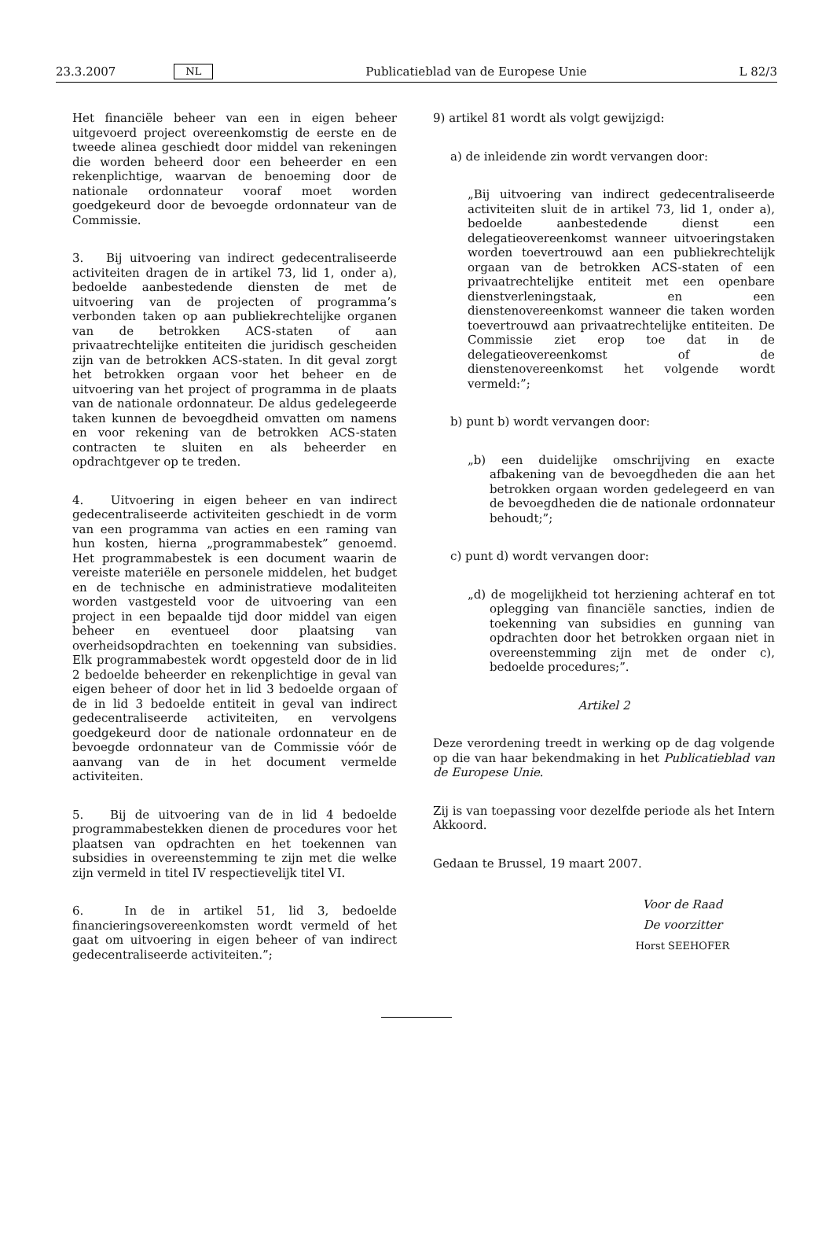23.3.2007 NL Publicatieblad van de Europese Unie L 82/3
Het financiële beheer van een in eigen beheer uitgevoerd project overeenkomstig de eerste en de tweede alinea geschiedt door middel van rekeningen die worden beheerd door een beheerder en een rekenplichtige, waarvan de benoeming door de nationale ordonnateur vooraf moet worden goedgekeurd door de bevoegde ordonnateur van de Commissie.
3. Bij uitvoering van indirect gedecentraliseerde activiteiten dragen de in artikel 73, lid 1, onder a), bedoelde aanbestedende diensten de met de uitvoering van de projecten of programma’s verbonden taken op aan publiekrechtelijke organen van de betrokken ACS-staten of aan privaatrechtelijke entiteiten die juridisch gescheiden zijn van de betrokken ACS-staten. In dit geval zorgt het betrokken orgaan voor het beheer en de uitvoering van het project of programma in de plaats van de nationale ordonnateur. De aldus gedelegeerde taken kunnen de bevoegdheid omvatten om namens en voor rekening van de betrokken ACS-staten contracten te sluiten en als beheerder en opdrachtgever op te treden.
4. Uitvoering in eigen beheer en van indirect gedecentraliseerde activiteiten geschiedt in de vorm van een programma van acties en een raming van hun kosten, hierna „programmabestek” genoemd. Het programmabestek is een document waarin de vereiste materiële en personele middelen, het budget en de technische en administratieve modaliteiten worden vastgesteld voor de uitvoering van een project in een bepaalde tijd door middel van eigen beheer en eventueel door plaatsing van overheidsopdrachten en toekenning van subsidies. Elk programmabestek wordt opgesteld door de in lid 2 bedoelde beheerder en rekenplichtige in geval van eigen beheer of door het in lid 3 bedoelde orgaan of de in lid 3 bedoelde entiteit in geval van indirect gedecentraliseerde activiteiten, en vervolgens goedgekeurd door de nationale ordonnateur en de bevoegde ordonnateur van de Commissie vóór de aanvang van de in het document vermelde activiteiten.
5. Bij de uitvoering van de in lid 4 bedoelde programmabestekken dienen de procedures voor het plaatsen van opdrachten en het toekennen van subsidies in overeenstemming te zijn met die welke zijn vermeld in titel IV respectievelijk titel VI.
6. In de in artikel 51, lid 3, bedoelde financieringsovereenkomsten wordt vermeld of het gaat om uitvoering in eigen beheer of van indirect gedecentraliseerde activiteiten.”;
9) artikel 81 wordt als volgt gewijzigd:
a) de inleidende zin wordt vervangen door:
„Bij uitvoering van indirect gedecentraliseerde activiteiten sluit de in artikel 73, lid 1, onder a), bedoelde aanbestedende dienst een delegatieovereenkomst wanneer uitvoeringstaken worden toevertrouwd aan een publiekrechtelijk orgaan van de betrokken ACS-staten of een privaatrechtelijke entiteit met een openbare dienstverleningstaak, en een dienstenovereenkomst wanneer die taken worden toevertrouwd aan privaatrechtelijke entiteiten. De Commissie ziet erop toe dat in de delegatieovereenkomst of de dienstenovereenkomst het volgende wordt vermeld:”;
b) punt b) wordt vervangen door:
„b) een duidelijke omschrijving en exacte afbakening van de bevoegdheden die aan het betrokken orgaan worden gedelegeerd en van de bevoegdheden die de nationale ordonnateur behoudt;”;
c) punt d) wordt vervangen door:
„d) de mogelijkheid tot herziening achteraf en tot oplegging van financiële sancties, indien de toekenning van subsidies en gunning van opdrachten door het betrokken orgaan niet in overeenstemming zijn met de onder c), bedoelde procedures;”.
Artikel 2
Deze verordening treedt in werking op de dag volgende op die van haar bekendmaking in het Publicatieblad van de Europese Unie.
Zij is van toepassing voor dezelfde periode als het Intern Akkoord.
Gedaan te Brussel, 19 maart 2007.
Voor de Raad
De voorzitter
Horst SEEHOFER